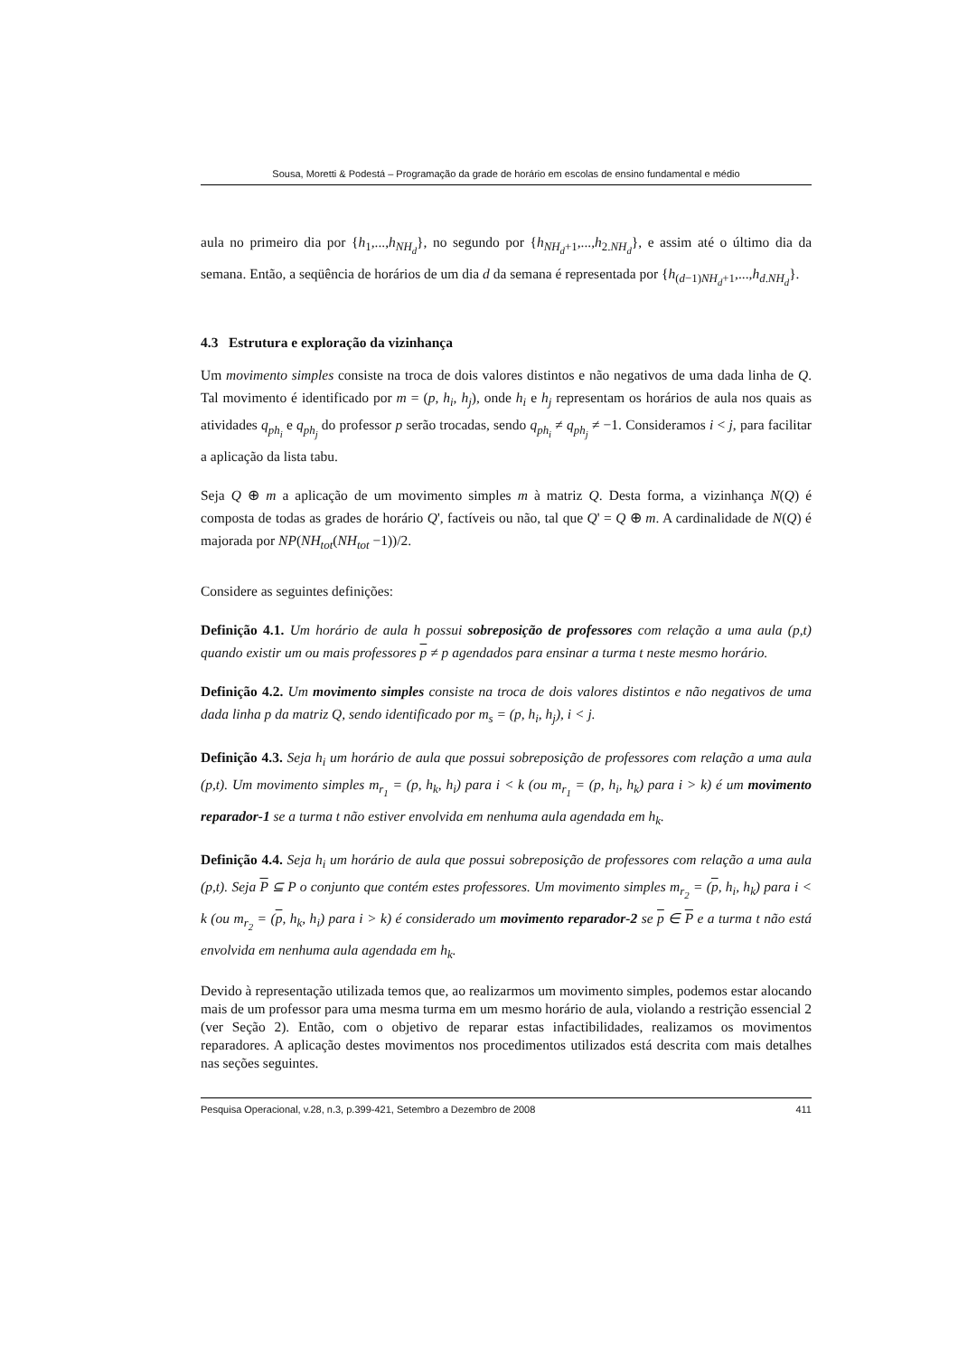Sousa, Moretti & Podestá – Programação da grade de horário em escolas de ensino fundamental e médio
aula no primeiro dia por {h<sub>1</sub>,...,h<sub>NH<sub>d</sub></sub>}, no segundo por {h<sub>NH<sub>d</sub>+1</sub>,...,h<sub>2.NH<sub>d</sub></sub>}, e assim até o último dia da semana. Então, a seqüência de horários de um dia d da semana é representada por {h<sub>(d−1)NH<sub>d</sub>+1</sub>,...,h<sub>d.NH<sub>d</sub></sub>}.
4.3 Estrutura e exploração da vizinhança
Um movimento simples consiste na troca de dois valores distintos e não negativos de uma dada linha de Q. Tal movimento é identificado por m = (p, h<sub>i</sub>, h<sub>j</sub>), onde h<sub>i</sub> e h<sub>j</sub> representam os horários de aula nos quais as atividades q<sub>ph<sub>i</sub></sub> e q<sub>ph<sub>j</sub></sub> do professor p serão trocadas, sendo q<sub>ph<sub>i</sub></sub> ≠ q<sub>ph<sub>j</sub></sub> ≠ −1. Consideramos i < j, para facilitar a aplicação da lista tabu.
Seja Q ⊕ m a aplicação de um movimento simples m à matriz Q. Desta forma, a vizinhança N(Q) é composta de todas as grades de horário Q', factíveis ou não, tal que Q' = Q ⊕ m. A cardinalidade de N(Q) é majorada por NP(NH<sub>tot</sub>(NH<sub>tot</sub> −1))/2.
Considere as seguintes definições:
Definição 4.1. Um horário de aula h possui sobreposição de professores com relação a uma aula (p,t) quando existir um ou mais professores p ≠ p agendados para ensinar a turma t neste mesmo horário.
Definição 4.2. Um movimento simples consiste na troca de dois valores distintos e não negativos de uma dada linha p da matriz Q, sendo identificado por m<sub>s</sub> = (p, h<sub>i</sub>, h<sub>j</sub>), i < j.
Definição 4.3. Seja h<sub>i</sub> um horário de aula que possui sobreposição de professores com relação a uma aula (p,t). Um movimento simples m<sub>r<sub>1</sub></sub> = (p, h<sub>k</sub>, h<sub>i</sub>) para i < k (ou m<sub>r<sub>1</sub></sub> = (p, h<sub>i</sub>, h<sub>k</sub>) para i > k) é um movimento reparador-1 se a turma t não estiver envolvida em nenhuma aula agendada em h<sub>k</sub>.
Definição 4.4. Seja h<sub>i</sub> um horário de aula que possui sobreposição de professores com relação a uma aula (p,t). Seja P ⊆ P o conjunto que contém estes professores. Um movimento simples m<sub>r<sub>2</sub></sub> = (p, h<sub>i</sub>, h<sub>k</sub>) para i < k (ou m<sub>r<sub>2</sub></sub> = (p, h<sub>k</sub>, h<sub>i</sub>) para i > k) é considerado um movimento reparador-2 se p ∈ P e a turma t não está envolvida em nenhuma aula agendada em h<sub>k</sub>.
Devido à representação utilizada temos que, ao realizarmos um movimento simples, podemos estar alocando mais de um professor para uma mesma turma em um mesmo horário de aula, violando a restrição essencial 2 (ver Seção 2). Então, com o objetivo de reparar estas infactibilidades, realizamos os movimentos reparadores. A aplicação destes movimentos nos procedimentos utilizados está descrita com mais detalhes nas seções seguintes.
Pesquisa Operacional, v.28, n.3, p.399-421, Setembro a Dezembro de 2008 411